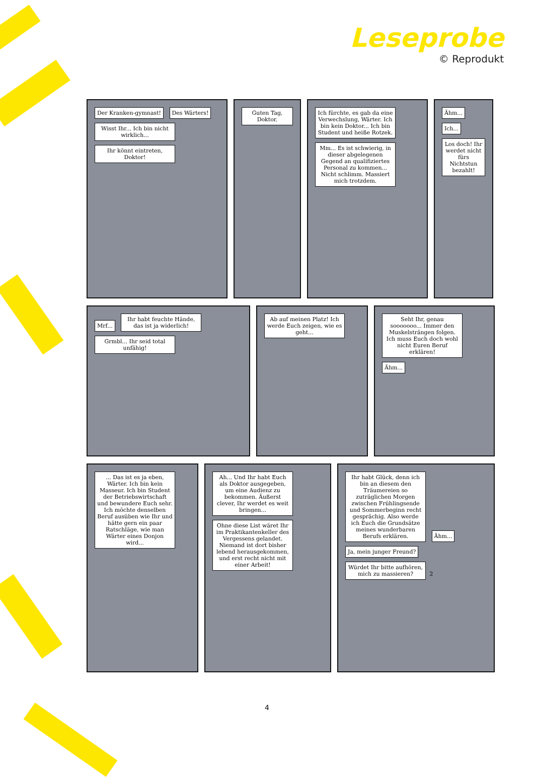Leseprobe
© Reprodukt
Der Kranken-gymnast! Des Wärters! Wisst Ihr... Ich bin nicht wirklich... Ihr könnt eintreten, Doktor!
Guten Tag, Doktor. Ich fürchte, es gab da eine Verwechslung, Wärter. Ich bin kein Doktor... Ich bin Student und heiße Rotzek. Mm... Es ist schwierig, in dieser abgelegenen Gegend an qualifiziertes Personal zu kommen... Nicht schlimm. Massiert mich trotzdem.
Ähm... Ich... Los doch! Ihr werdet nicht fürs Nichtstun bezahlt!
Mrf... Ihr habt feuchte Hände, das ist ja widerlich! Grmbl... Ihr seid total unfähig!
Ab auf meinen Platz! Ich werde Euch zeigen, wie es geht...
Seht Ihr, genau sooooooo... Immer den Muskelsträngen folgen. Ich muss Euch doch wohl nicht Euren Beruf erklären! Ähm...
... Das ist es ja eben, Wärter. Ich bin kein Masseur. Ich bin Student der Betriebswirtschaft und bewundere Euch sehr. Ich möchte denselben Beruf ausüben wie Ihr und hätte gern ein paar Ratschläge, wie man Wärter eines Donjon wird...
Ah... Und Ihr habt Euch als Doktor ausgegeben, um eine Audienz zu bekommen. Äußerst clever, Ihr werdet es weit bringen... Ohne diese List wäret Ihr im Praktikantenkeller des Vergessens gelandet. Niemand ist dort bisher lebend herausgekommen, und erst recht nicht mit einer Arbeit!
Ihr habt Glück, denn ich bin an diesem den Träumereien so zuträglichen Morgen zwischen Frühlingsende und Sommerbeginn recht gesprächig. Also werde ich Euch die Grundsätze meines wunderbaren Berufs erklären. Ähm... Ja, mein junger Freund? Würdet Ihr bitte aufhören, mich zu massieren? 2
4